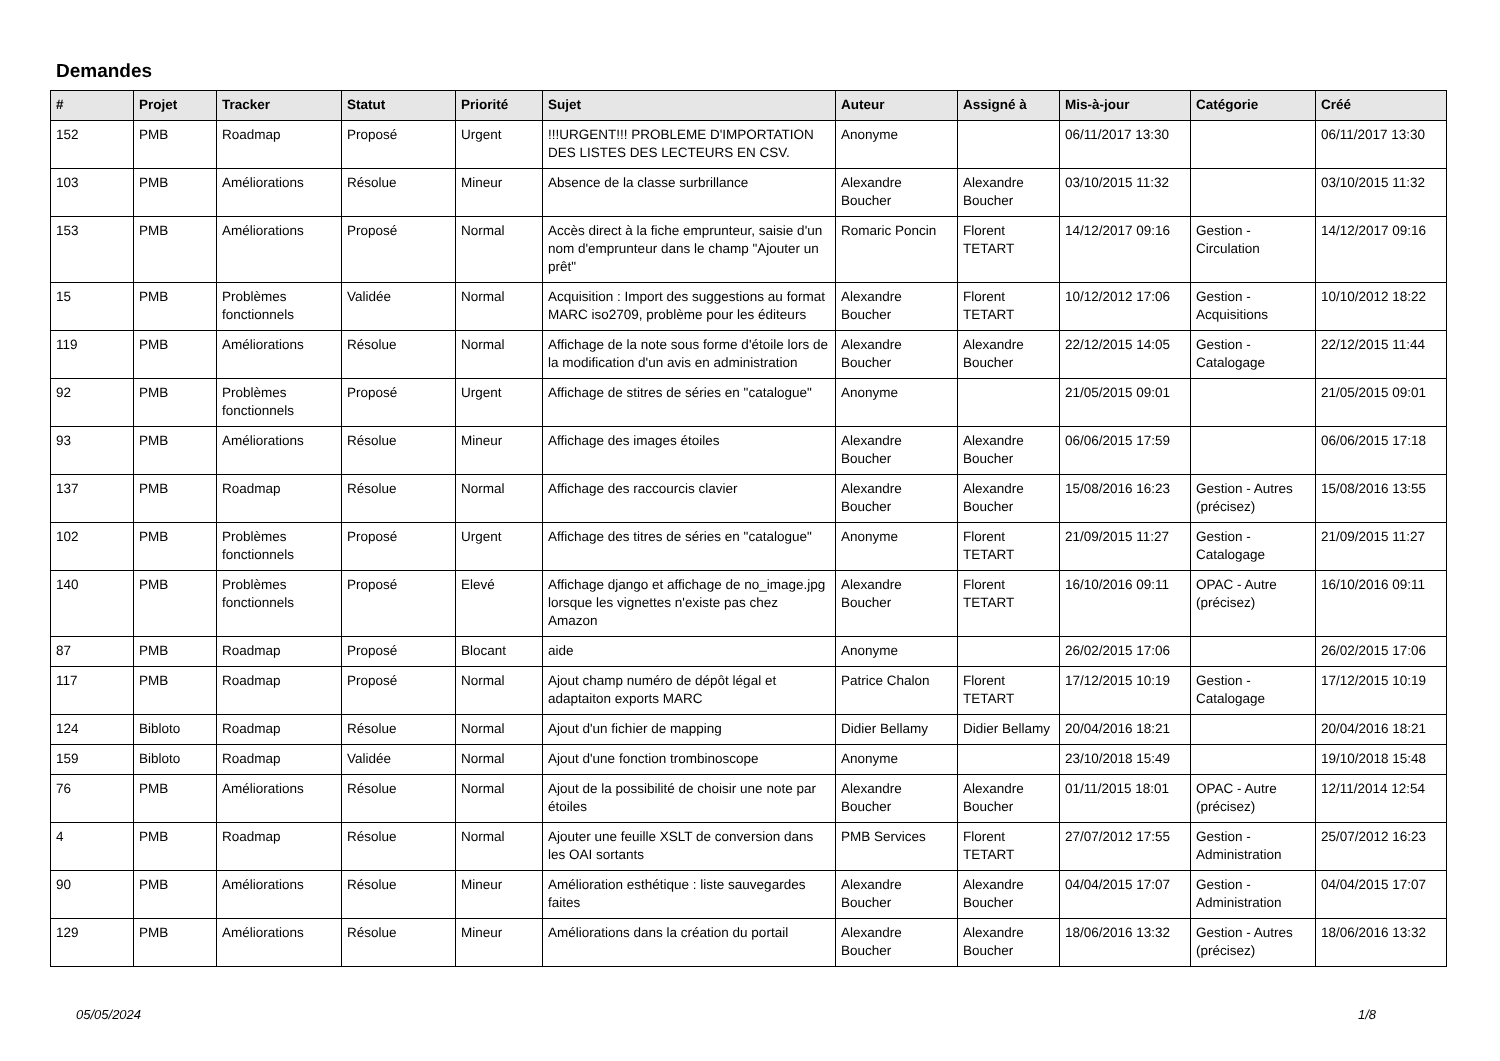Demandes
| # | Projet | Tracker | Statut | Priorité | Sujet | Auteur | Assigné à | Mis-à-jour | Catégorie | Créé |
| --- | --- | --- | --- | --- | --- | --- | --- | --- | --- | --- |
| 152 | PMB | Roadmap | Proposé | Urgent | !!!URGENT!!! PROBLEME D'IMPORTATION DES LISTES DES LECTEURS EN CSV. | Anonyme | | 06/11/2017 13:30 | | 06/11/2017 13:30 |
| 103 | PMB | Améliorations | Résolue | Mineur | Absence de la classe surbrillance | Alexandre Boucher | Alexandre Boucher | 03/10/2015 11:32 | | 03/10/2015 11:32 |
| 153 | PMB | Améliorations | Proposé | Normal | Accès direct à la fiche emprunteur, saisie d'un nom d'emprunteur dans le champ "Ajouter un prêt" | Romaric Poncin | Florent TETART | 14/12/2017 09:16 | Gestion - Circulation | 14/12/2017 09:16 |
| 15 | PMB | Problèmes fonctionnels | Validée | Normal | Acquisition : Import des suggestions au format MARC iso2709, problème pour les éditeurs | Alexandre Boucher | Florent TETART | 10/12/2012 17:06 | Gestion - Acquisitions | 10/10/2012 18:22 |
| 119 | PMB | Améliorations | Résolue | Normal | Affichage de la note sous forme d'étoile lors de la modification d'un avis en administration | Alexandre Boucher | Alexandre Boucher | 22/12/2015 14:05 | Gestion - Catalogage | 22/12/2015 11:44 |
| 92 | PMB | Problèmes fonctionnels | Proposé | Urgent | Affichage de stitres de séries en "catalogue" | Anonyme | | 21/05/2015 09:01 | | 21/05/2015 09:01 |
| 93 | PMB | Améliorations | Résolue | Mineur | Affichage des images étoiles | Alexandre Boucher | Alexandre Boucher | 06/06/2015 17:59 | | 06/06/2015 17:18 |
| 137 | PMB | Roadmap | Résolue | Normal | Affichage des raccourcis clavier | Alexandre Boucher | Alexandre Boucher | 15/08/2016 16:23 | Gestion - Autres (précisez) | 15/08/2016 13:55 |
| 102 | PMB | Problèmes fonctionnels | Proposé | Urgent | Affichage des titres de séries en "catalogue" | Anonyme | Florent TETART | 21/09/2015 11:27 | Gestion - Catalogage | 21/09/2015 11:27 |
| 140 | PMB | Problèmes fonctionnels | Proposé | Elevé | Affichage django et affichage de no_image.jpg lorsque les vignettes n'existe pas chez Amazon | Alexandre Boucher | Florent TETART | 16/10/2016 09:11 | OPAC - Autre (précisez) | 16/10/2016 09:11 |
| 87 | PMB | Roadmap | Proposé | Blocant | aide | Anonyme | | 26/02/2015 17:06 | | 26/02/2015 17:06 |
| 117 | PMB | Roadmap | Proposé | Normal | Ajout champ numéro de dépôt légal et adaptaiton exports MARC | Patrice Chalon | Florent TETART | 17/12/2015 10:19 | Gestion - Catalogage | 17/12/2015 10:19 |
| 124 | Bibloto | Roadmap | Résolue | Normal | Ajout d'un fichier de mapping | Didier Bellamy | Didier Bellamy | 20/04/2016 18:21 | | 20/04/2016 18:21 |
| 159 | Bibloto | Roadmap | Validée | Normal | Ajout d'une fonction trombinoscope | Anonyme | | 23/10/2018 15:49 | | 19/10/2018 15:48 |
| 76 | PMB | Améliorations | Résolue | Normal | Ajout de la possibilité de choisir une note par étoiles | Alexandre Boucher | Alexandre Boucher | 01/11/2015 18:01 | OPAC - Autre (précisez) | 12/11/2014 12:54 |
| 4 | PMB | Roadmap | Résolue | Normal | Ajouter une feuille XSLT de conversion dans les OAI sortants | PMB Services | Florent TETART | 27/07/2012 17:55 | Gestion - Administration | 25/07/2012 16:23 |
| 90 | PMB | Améliorations | Résolue | Mineur | Amélioration esthétique : liste sauvegardes faites | Alexandre Boucher | Alexandre Boucher | 04/04/2015 17:07 | Gestion - Administration | 04/04/2015 17:07 |
| 129 | PMB | Améliorations | Résolue | Mineur | Améliorations dans la création du portail | Alexandre Boucher | Alexandre Boucher | 18/06/2016 13:32 | Gestion - Autres (précisez) | 18/06/2016 13:32 |
05/05/2024 1/8